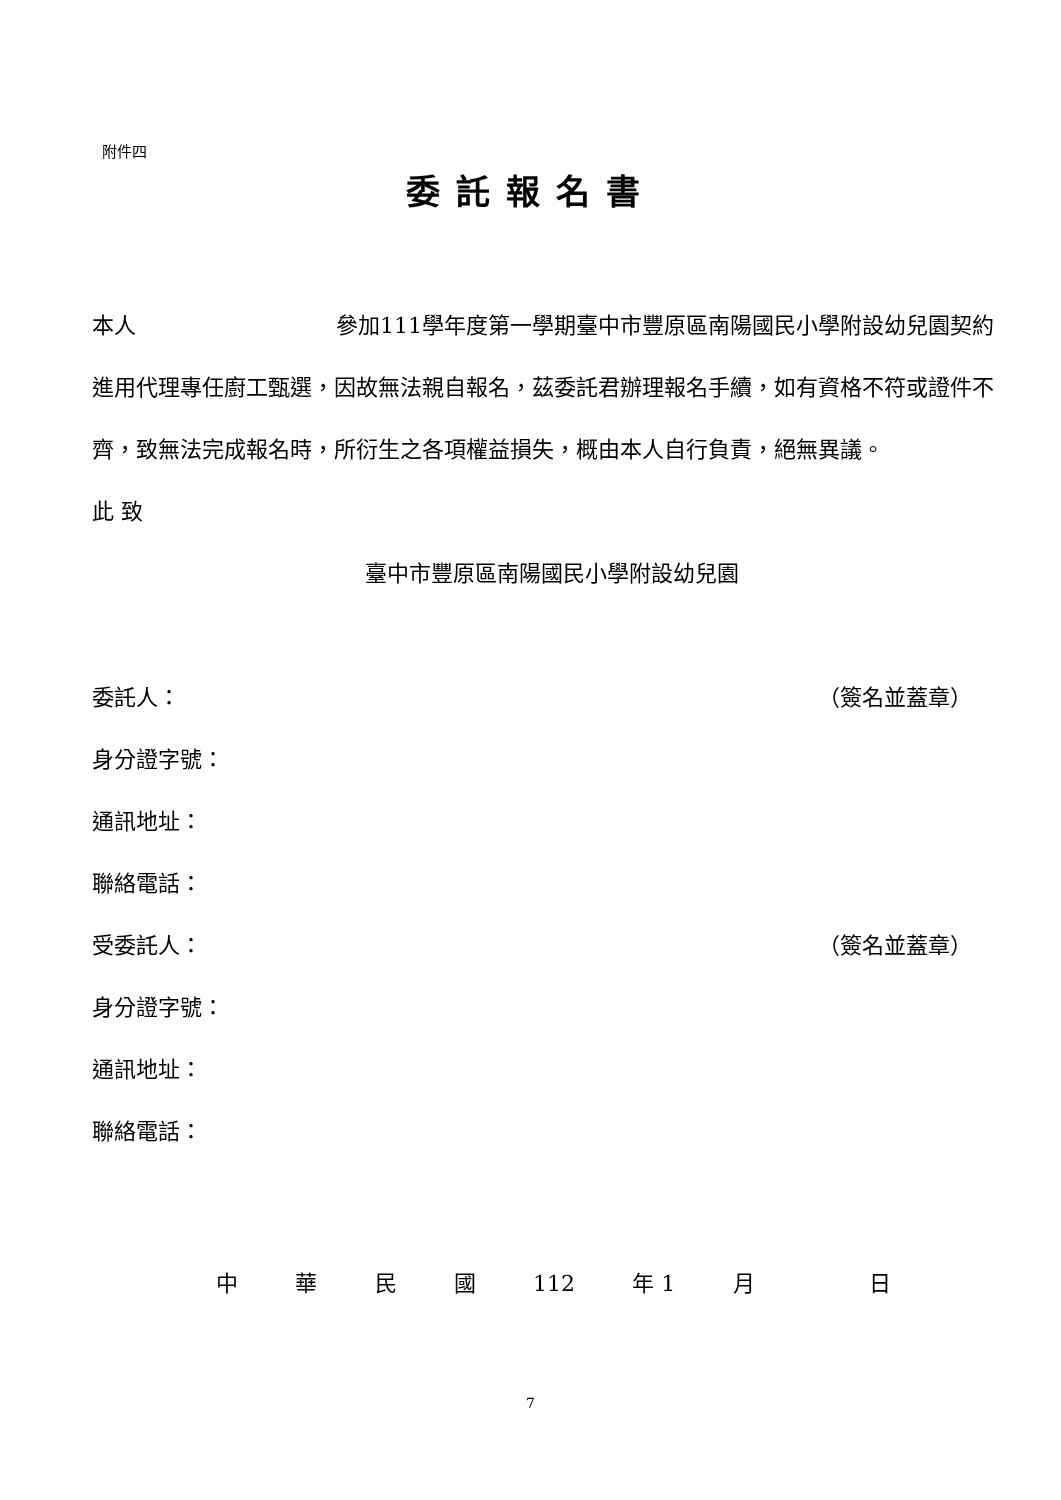附件四
委託報名書
本人 參加111學年度第一學期臺中市豐原區南陽國民小學附設幼兒園契約進用代理專任廚工甄選，因故無法親自報名，茲委託君辦理報名手續，如有資格不符或證件不齊，致無法完成報名時，所衍生之各項權益損失，概由本人自行負責，絕無異議。
此 致
臺中市豐原區南陽國民小學附設幼兒園
委託人： （簽名並蓋章）
身分證字號：
通訊地址：
聯絡電話：
受委託人： （簽名並蓋章）
身分證字號：
通訊地址：
聯絡電話：
中華民國 112 年 1 月 日
7